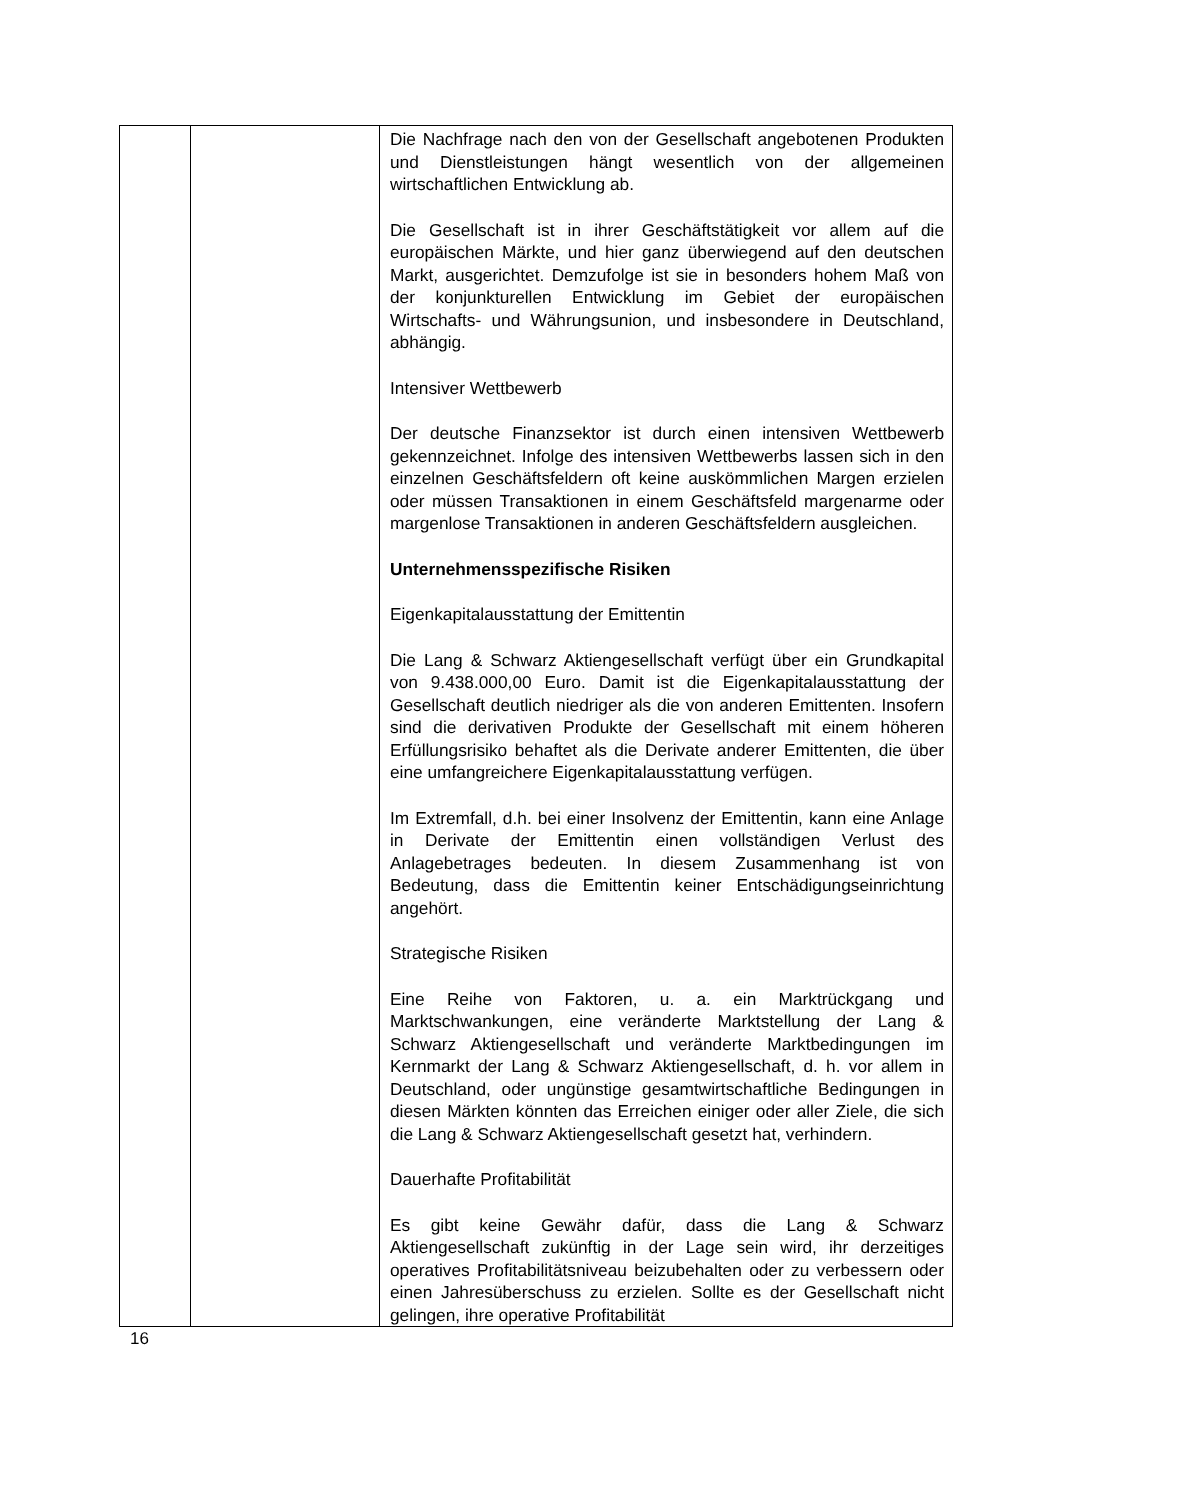| | | Die Nachfrage nach den von der Gesellschaft angebotenen Produkten und Dienstleistungen hängt wesentlich von der allgemeinen wirtschaftlichen Entwicklung ab. Die Gesellschaft ist in ihrer Geschäftstätigkeit vor allem auf die europäischen Märkte, und hier ganz überwiegend auf den deutschen Markt, ausgerichtet. Demzufolge ist sie in besonders hohem Maß von der konjunkturellen Entwicklung im Gebiet der europäischen Wirtschafts- und Währungsunion, und insbesondere in Deutschland, abhängig. Intensiver Wettbewerb Der deutsche Finanzsektor ist durch einen intensiven Wettbewerb gekennzeichnet. Infolge des intensiven Wettbewerbs lassen sich in den einzelnen Geschäftsfeldern oft keine auskömmlichen Margen erzielen oder müssen Transaktionen in einem Geschäftsfeld margenarme oder margenlose Transaktionen in anderen Geschäftsfeldern ausgleichen. Unternehmensspezifische Risiken Eigenkapitalausstattung der Emittentin Die Lang & Schwarz Aktiengesellschaft verfügt über ein Grundkapital von 9.438.000,00 Euro. Damit ist die Eigenkapitalausstattung der Gesellschaft deutlich niedriger als die von anderen Emittenten. Insofern sind die derivativen Produkte der Gesellschaft mit einem höheren Erfüllungsrisiko behaftet als die Derivate anderer Emittenten, die über eine umfangreichere Eigenkapitalausstattung verfügen. Im Extremfall, d.h. bei einer Insolvenz der Emittentin, kann eine Anlage in Derivate der Emittentin einen vollständigen Verlust des Anlagebetrages bedeuten. In diesem Zusammenhang ist von Bedeutung, dass die Emittentin keiner Entschädigungseinrichtung angehört. Strategische Risiken Eine Reihe von Faktoren, u. a. ein Marktrückgang und Marktschwankungen, eine veränderte Marktstellung der Lang & Schwarz Aktiengesellschaft und veränderte Marktbedingungen im Kernmarkt der Lang & Schwarz Aktiengesellschaft, d. h. vor allem in Deutschland, oder ungünstige gesamtwirtschaftliche Bedingungen in diesen Märkten könnten das Erreichen einiger oder aller Ziele, die sich die Lang & Schwarz Aktiengesellschaft gesetzt hat, verhindern. Dauerhafte Profitabilität Es gibt keine Gewähr dafür, dass die Lang & Schwarz Aktiengesellschaft zukünftig in der Lage sein wird, ihr derzeitiges operatives Profitabilitätsniveau beizubehalten oder zu verbessern oder einen Jahresüberschuss zu erzielen. Sollte es der Gesellschaft nicht gelingen, ihre operative Profitabilität |
16